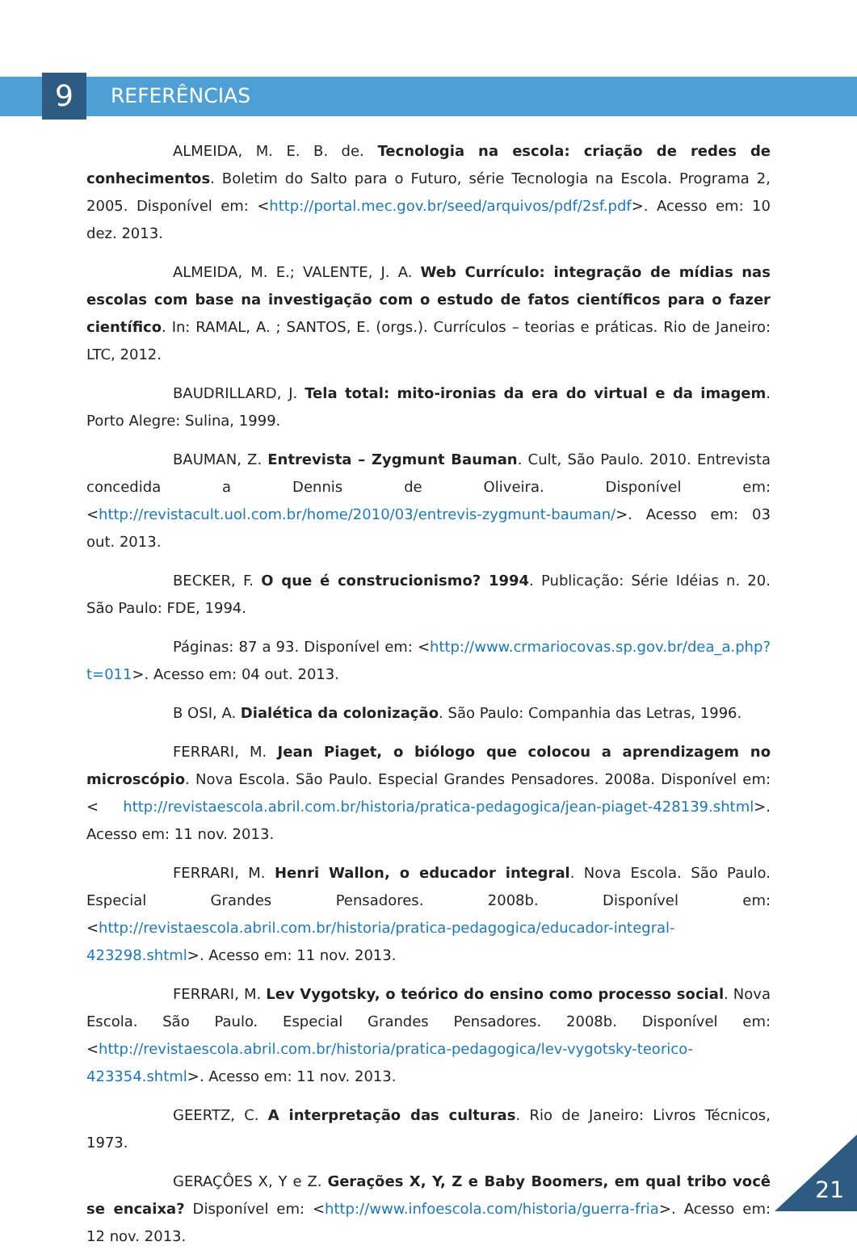9
REFERÊNCIAS
ALMEIDA, M. E. B. de. Tecnologia na escola: criação de redes de conhecimentos. Boletim do Salto para o Futuro, série Tecnologia na Escola. Programa 2, 2005. Disponível em: <http://portal.mec.gov.br/seed/arquivos/pdf/2sf.pdf>. Acesso em: 10 dez. 2013.
ALMEIDA, M. E.; VALENTE, J. A. Web Currículo: integração de mídias nas escolas com base na investigação com o estudo de fatos científicos para o fazer científico. In: RAMAL, A. ; SANTOS, E. (orgs.). Currículos – teorias e práticas. Rio de Janeiro: LTC, 2012.
BAUDRILLARD, J. Tela total: mito-ironias da era do virtual e da imagem. Porto Alegre: Sulina, 1999.
BAUMAN, Z. Entrevista – Zygmunt Bauman. Cult, São Paulo. 2010. Entrevista concedida a Dennis de Oliveira. Disponível em: <http://revistacult.uol.com.br/home/2010/03/entrevis-zygmunt-bauman/>. Acesso em: 03 out. 2013.
BECKER, F. O que é construcionismo? 1994. Publicação: Série Idéias n. 20. São Paulo: FDE, 1994.
Páginas: 87 a 93. Disponível em: <http://www.crmariocovas.sp.gov.br/dea_a.php?t=011>. Acesso em: 04 out. 2013.
B OSI, A. Dialética da colonização. São Paulo: Companhia das Letras, 1996.
FERRARI, M. Jean Piaget, o biólogo que colocou a aprendizagem no microscópio. Nova Escola. São Paulo. Especial Grandes Pensadores. 2008a. Disponível em: < http://revistaescola.abril.com.br/historia/pratica-pedagogica/jean-piaget-428139.shtml>. Acesso em: 11 nov. 2013.
FERRARI, M. Henri Wallon, o educador integral. Nova Escola. São Paulo. Especial Grandes Pensadores. 2008b. Disponível em: <http://revistaescola.abril.com.br/historia/pratica-pedagogica/educador-integral-423298.shtml>. Acesso em: 11 nov. 2013.
FERRARI, M. Lev Vygotsky, o teórico do ensino como processo social. Nova Escola. São Paulo. Especial Grandes Pensadores. 2008b. Disponível em: <http://revistaescola.abril.com.br/historia/pratica-pedagogica/lev-vygotsky-teorico-423354.shtml>. Acesso em: 11 nov. 2013.
GEERTZ, C. A interpretação das culturas. Rio de Janeiro: Livros Técnicos, 1973.
GERAÇÔES X, Y e Z. Gerações X, Y, Z e Baby Boomers, em qual tribo você se encaixa? Disponível em: <http://www.infoescola.com/historia/guerra-fria>. Acesso em: 12 nov. 2013.
21